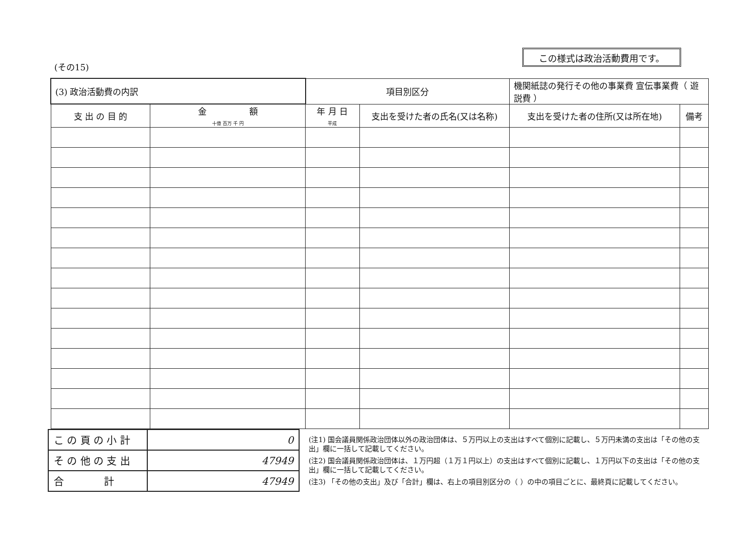(その15)
この様式は政治活動費用です。
| (3) 政治活動費の内訳 | | 項目別区分 | | 機関紙誌の発行その他の事業費 宣伝事業費（ 遊説費 ） | |
| --- | --- | --- | --- | --- | --- |
| 支 出 の 目 的 | 金 額 十億 百万 千 円 | 年 月 日 平成 | 支出を受けた者の氏名(又は名称) | 支出を受けた者の住所(又は所在地) | 備考 |
| こ の 頁 の 小 計 | 0 |
| そ の 他 の 支 出 | 47949 |
| 合 計 | 47949 |
(注1) 国会議員関係政治団体以外の政治団体は、５万円以上の支出はすべて個別に記載し、５万円未満の支出は「その他の支出」欄に一括して記載してください。
(注2) 国会議員関係政治団体は、１万円超（１万１円以上）の支出はすべて個別に記載し、１万円以下の支出は「その他の支出」欄に一括して記載してください。
(注3) 「その他の支出」及び「合計」欄は、右上の項目別区分の（ ）の中の項目ごとに、最終頁に記載してください。